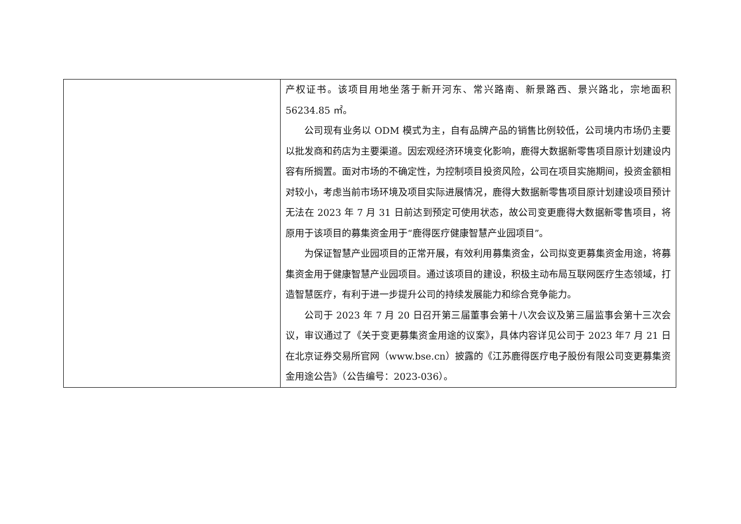| | 产权证书。该项目用地坐落于新开河东、常兴路南、新景路西、景兴路北，宗地面积56234.85 ㎡。 公司现有业务以 ODM 模式为主，自有品牌产品的销售比例较低，公司境内市场仍主要以批发商和药店为主要渠道。因宏观经济环境变化影响，鹿得大数据新零售项目原计划建设内容有所搁置。面对市场的不确定性，为控制项目投资风险，公司在项目实施期间，投资金额相对较小，考虑当前市场环境及项目实际进展情况，鹿得大数据新零售项目原计划建设项目预计无法在 2023 年 7 月 31 日前达到预定可使用状态，故公司变更鹿得大数据新零售项目，将原用于该项目的募集资金用于“鹿得医疗健康智慧产业园项目”。 为保证智慧产业园项目的正常开展，有效利用募集资金，公司拟变更募集资金用途，将募集资金用于健康智慧产业园项目。通过该项目的建设，积极主动布局互联网医疗生态领域，打造智慧医疗，有利于进一步提升公司的持续发展能力和综合竞争能力。 公司于 2023 年 7 月 20 日召开第三届董事会第十八次会议及第三届监事会第十三次会议，审议通过了《关于变更募集资金用途的议案》，具体内容详见公司于 2023 年7 月 21 日在北京证券交易所官网（www.bse.cn）披露的《江苏鹿得医疗电子股份有限公司变更募集资金用途公告》（公告编号：2023-036）。 |